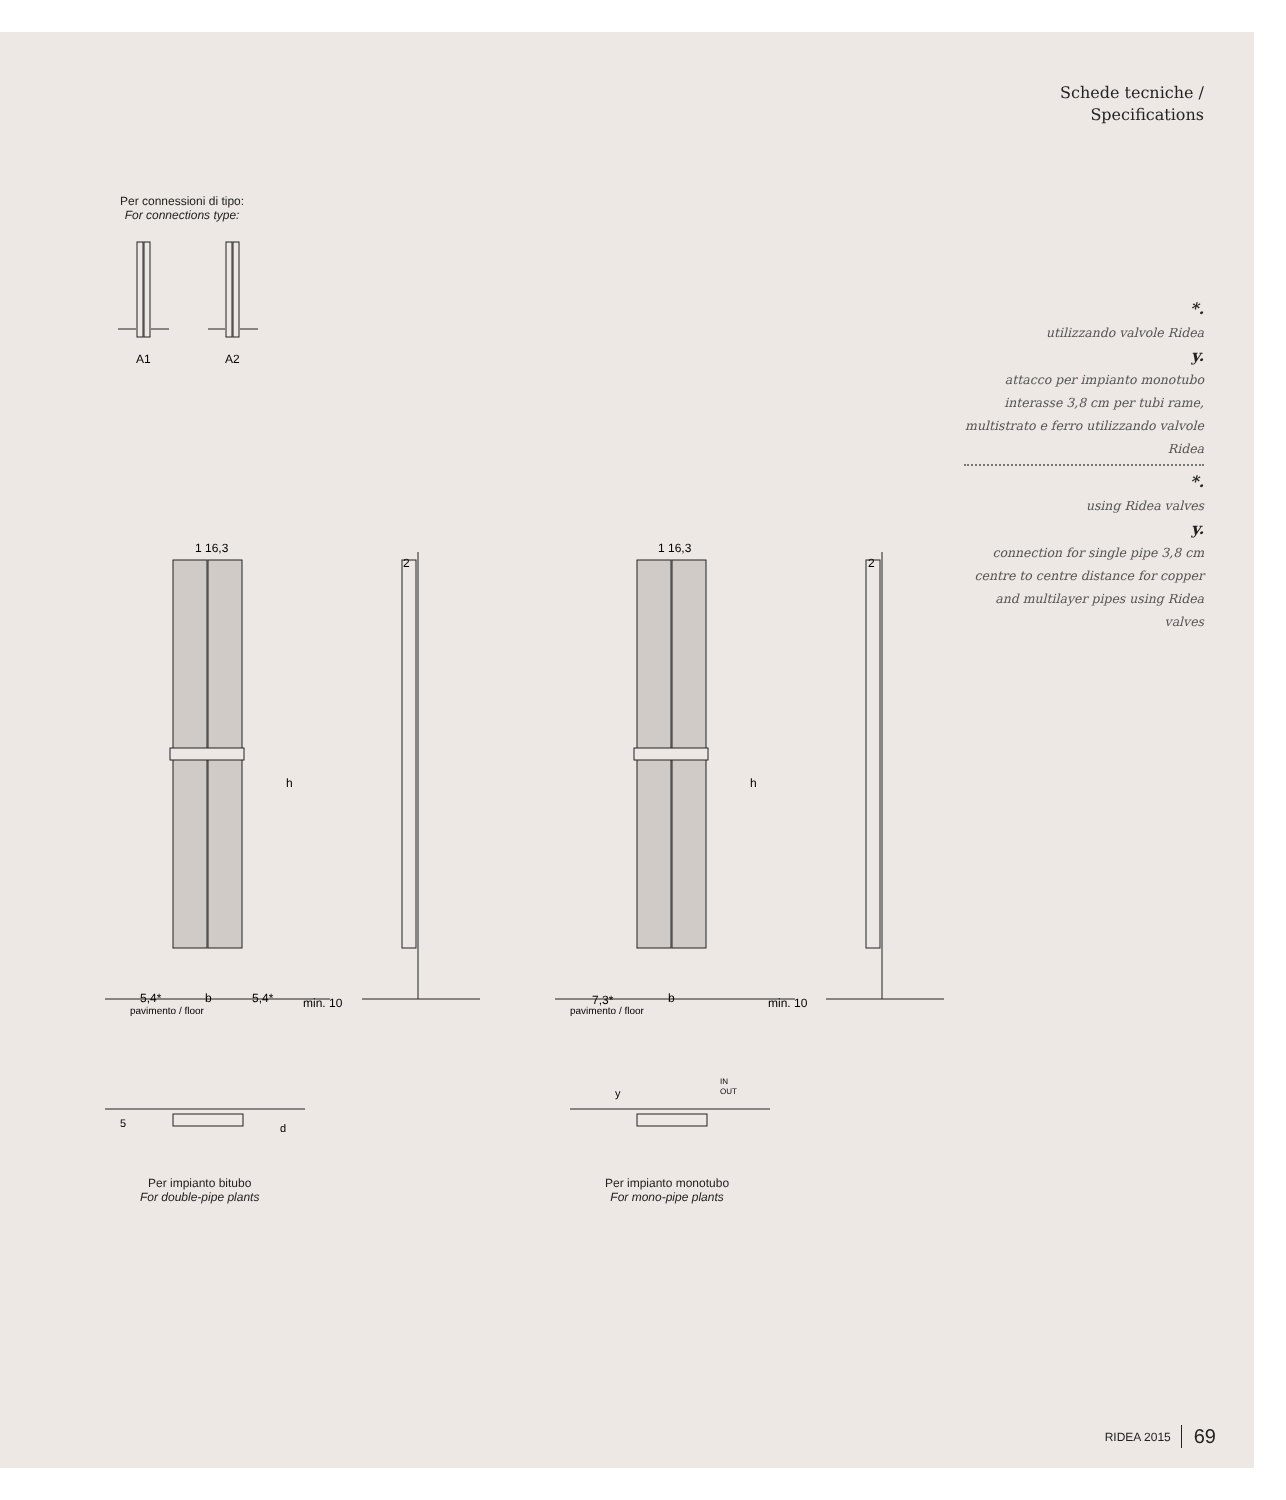Schede tecniche /
Specifications
Per connessioni di tipo:
For connections type:
A1
A2
pavimento / floor
pavimento / floor
1 16,3
1 16,3
b
b
5,4*
5,4*
7,3*
h
h
min. 10
min. 10
2
2
5
d
y
IN
OUT
Per impianto bitubo
For double-pipe plants
Per impianto monotubo
For mono-pipe plants
*.
utilizzando valvole Ridea
y.
attacco per impianto monotubo interasse 3,8 cm per tubi rame, multistrato e ferro utilizzando valvole Ridea
*.
using Ridea valves
y.
connection for single pipe 3,8 cm centre to centre distance for copper and multilayer pipes using Ridea valves
RIDEA 2015 69